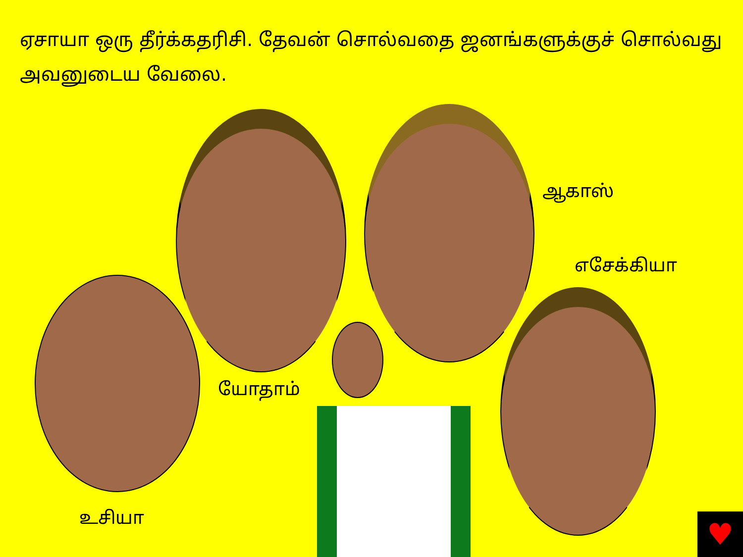ஏசாயா ஒரு தீர்க்கதரிசி. தேவன் சொல்வதை ஜனங்களுக்குச் சொல்வது அவனுடைய வேலை.
ஆகாஸ்
எசேக்கியா
யோதாம்
உசியா
♥